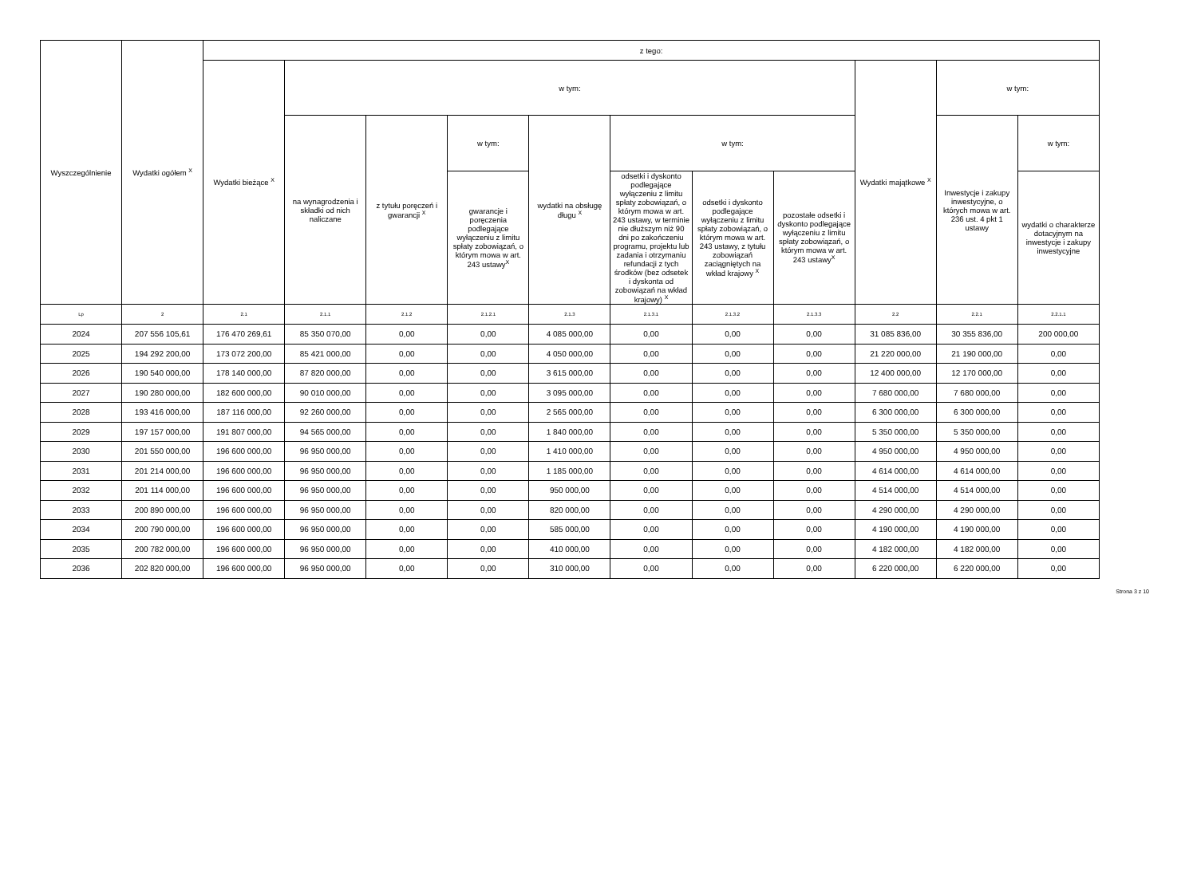| Wyszczególnienie | Wydatki ogółem <sup>X</sup> | z tego: | | | | | | | | | | |
| --- | --- | --- | --- | --- | --- | --- | --- | --- | --- | --- | --- | --- |
| | | Wydatki bieżące <sup>X</sup> | w tym: | | | | | | | Wydatki majątkowe <sup>X</sup> | w tym: | |
| | | | na wynagrodzenia i składki od nich naliczane | z tytułu poręczeń i gwarancji <sup>X</sup> | w tym: | wydatki na obsługę długu <sup>X</sup> | w tym: | | | | Inwestycje i zakupy inwestycyjne, o których mowa w art. 236 ust. 4 pkt 1 ustawy | w tym: |
| | | | | | gwarancje i poręczenia podlegające wyłączeniu z limitu spłaty zobowiązań, o którym mowa w art. 243 ustawy<sup>X</sup> | | odsetki i dyskonto podlegające wyłączeniu z limitu spłaty zobowiązań, o którym mowa w art. 243 ustawy, w terminie nie dłuższym niż 90 dni po zakończeniu programu, projektu lub zadania i otrzymaniu refundacji z tych środków (bez odsetek i dyskonta od zobowiązań na wkład krajowy) <sup>X</sup> | odsetki i dyskonto podlegające wyłączeniu z limitu spłaty zobowiązań, o którym mowa w art. 243 ustawy, z tytułu zobowiązań zaciągniętych na wkład krajowy <sup>X</sup> | pozostałe odsetki i dyskonto podlegające wyłączeniu z limitu spłaty zobowiązań, o którym mowa w art. 243 ustawy<sup>X</sup> | | | wydatki o charakterze dotacyjnym na inwestycje i zakupy inwestycyjne |
| Lp | 2 | 2.1 | 2.1.1 | 2.1.2 | 2.1.2.1 | 2.1.3 | 2.1.3.1 | 2.1.3.2 | 2.1.3.3 | 2.2 | 2.2.1 | 2.2.1.1 |
| 2024 | 207 556 105,61 | 176 470 269,61 | 85 350 070,00 | 0,00 | 0,00 | 4 085 000,00 | 0,00 | 0,00 | 0,00 | 31 085 836,00 | 30 355 836,00 | 200 000,00 |
| 2025 | 194 292 200,00 | 173 072 200,00 | 85 421 000,00 | 0,00 | 0,00 | 4 050 000,00 | 0,00 | 0,00 | 0,00 | 21 220 000,00 | 21 190 000,00 | 0,00 |
| 2026 | 190 540 000,00 | 178 140 000,00 | 87 820 000,00 | 0,00 | 0,00 | 3 615 000,00 | 0,00 | 0,00 | 0,00 | 12 400 000,00 | 12 170 000,00 | 0,00 |
| 2027 | 190 280 000,00 | 182 600 000,00 | 90 010 000,00 | 0,00 | 0,00 | 3 095 000,00 | 0,00 | 0,00 | 0,00 | 7 680 000,00 | 7 680 000,00 | 0,00 |
| 2028 | 193 416 000,00 | 187 116 000,00 | 92 260 000,00 | 0,00 | 0,00 | 2 565 000,00 | 0,00 | 0,00 | 0,00 | 6 300 000,00 | 6 300 000,00 | 0,00 |
| 2029 | 197 157 000,00 | 191 807 000,00 | 94 565 000,00 | 0,00 | 0,00 | 1 840 000,00 | 0,00 | 0,00 | 0,00 | 5 350 000,00 | 5 350 000,00 | 0,00 |
| 2030 | 201 550 000,00 | 196 600 000,00 | 96 950 000,00 | 0,00 | 0,00 | 1 410 000,00 | 0,00 | 0,00 | 0,00 | 4 950 000,00 | 4 950 000,00 | 0,00 |
| 2031 | 201 214 000,00 | 196 600 000,00 | 96 950 000,00 | 0,00 | 0,00 | 1 185 000,00 | 0,00 | 0,00 | 0,00 | 4 614 000,00 | 4 614 000,00 | 0,00 |
| 2032 | 201 114 000,00 | 196 600 000,00 | 96 950 000,00 | 0,00 | 0,00 | 950 000,00 | 0,00 | 0,00 | 0,00 | 4 514 000,00 | 4 514 000,00 | 0,00 |
| 2033 | 200 890 000,00 | 196 600 000,00 | 96 950 000,00 | 0,00 | 0,00 | 820 000,00 | 0,00 | 0,00 | 0,00 | 4 290 000,00 | 4 290 000,00 | 0,00 |
| 2034 | 200 790 000,00 | 196 600 000,00 | 96 950 000,00 | 0,00 | 0,00 | 585 000,00 | 0,00 | 0,00 | 0,00 | 4 190 000,00 | 4 190 000,00 | 0,00 |
| 2035 | 200 782 000,00 | 196 600 000,00 | 96 950 000,00 | 0,00 | 0,00 | 410 000,00 | 0,00 | 0,00 | 0,00 | 4 182 000,00 | 4 182 000,00 | 0,00 |
| 2036 | 202 820 000,00 | 196 600 000,00 | 96 950 000,00 | 0,00 | 0,00 | 310 000,00 | 0,00 | 0,00 | 0,00 | 6 220 000,00 | 6 220 000,00 | 0,00 |
Strona 3 z 10